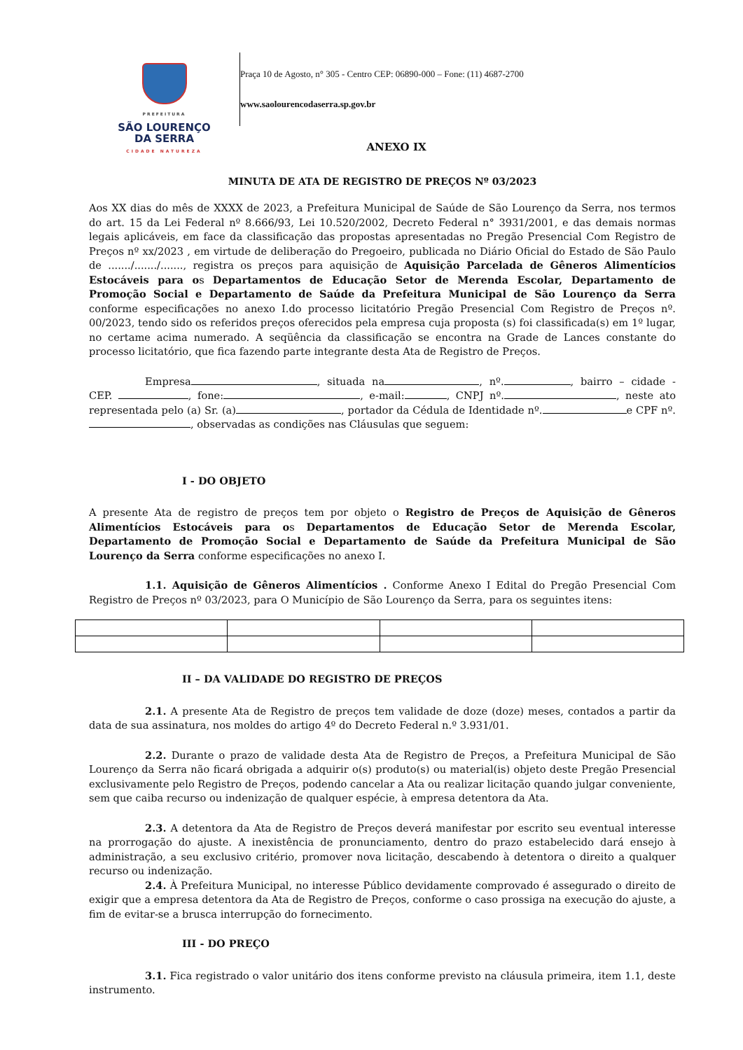PREFEITURA
SÃO LOURENÇO
DA SERRA
CIDADE NATUREZA
Praça 10 de Agosto, n° 305 - Centro CEP: 06890-000 – Fone: (11) 4687-2700
www.saolourencodaserra.sp.gov.br
ANEXO IX
MINUTA DE ATA DE REGISTRO DE PREÇOS Nº 03/2023
Aos XX dias do mês de XXXX de 2023, a Prefeitura Municipal de Saúde de São Lourenço da Serra, nos termos do art. 15 da Lei Federal nº 8.666/93, Lei 10.520/2002, Decreto Federal n° 3931/2001, e das demais normas legais aplicáveis, em face da classificação das propostas apresentadas no Pregão Presencial Com Registro de Preços nº xx/2023 , em virtude de deliberação do Pregoeiro, publicada no Diário Oficial do Estado de São Paulo de ......./......./......., registra os preços para aquisição de Aquisição Parcelada de Gêneros Alimentícios Estocáveis para os Departamentos de Educação Setor de Merenda Escolar, Departamento de Promoção Social e Departamento de Saúde da Prefeitura Municipal de São Lourenço da Serra conforme especificações no anexo I.do processo licitatório Pregão Presencial Com Registro de Preços nº. 00/2023, tendo sido os referidos preços oferecidos pela empresa cuja proposta (s) foi classificada(s) em 1º lugar, no certame acima numerado. A seqüência da classificação se encontra na Grade de Lances constante do processo licitatório, que fica fazendo parte integrante desta Ata de Registro de Preços.
Empresa , situada na , nº. , bairro – cidade - CEP. , fone: , e-mail: , CNPJ nº. , neste ato representada pelo (a) Sr. (a) , portador da Cédula de Identidade nº. e CPF nº. , observadas as condições nas Cláusulas que seguem:
I - DO OBJETO
A presente Ata de registro de preços tem por objeto o Registro de Preços de Aquisição de Gêneros Alimentícios Estocáveis para os Departamentos de Educação Setor de Merenda Escolar, Departamento de Promoção Social e Departamento de Saúde da Prefeitura Municipal de São Lourenço da Serra conforme especificações no anexo I.
1.1. Aquisição de Gêneros Alimentícios . Conforme Anexo I Edital do Pregão Presencial Com Registro de Preços nº 03/2023, para O Município de São Lourenço da Serra, para os seguintes itens:
II – DA VALIDADE DO REGISTRO DE PREÇOS
2.1. A presente Ata de Registro de preços tem validade de doze (doze) meses, contados a partir da data de sua assinatura, nos moldes do artigo 4º do Decreto Federal n.º 3.931/01.
2.2. Durante o prazo de validade desta Ata de Registro de Preços, a Prefeitura Municipal de São Lourenço da Serra não ficará obrigada a adquirir o(s) produto(s) ou material(is) objeto deste Pregão Presencial exclusivamente pelo Registro de Preços, podendo cancelar a Ata ou realizar licitação quando julgar conveniente, sem que caiba recurso ou indenização de qualquer espécie, à empresa detentora da Ata.
2.3. A detentora da Ata de Registro de Preços deverá manifestar por escrito seu eventual interesse na prorrogação do ajuste. A inexistência de pronunciamento, dentro do prazo estabelecido dará ensejo à administração, a seu exclusivo critério, promover nova licitação, descabendo à detentora o direito a qualquer recurso ou indenização.
2.4. À Prefeitura Municipal, no interesse Público devidamente comprovado é assegurado o direito de exigir que a empresa detentora da Ata de Registro de Preços, conforme o caso prossiga na execução do ajuste, a fim de evitar-se a brusca interrupção do fornecimento.
III - DO PREÇO
3.1. Fica registrado o valor unitário dos itens conforme previsto na cláusula primeira, item 1.1, deste instrumento.